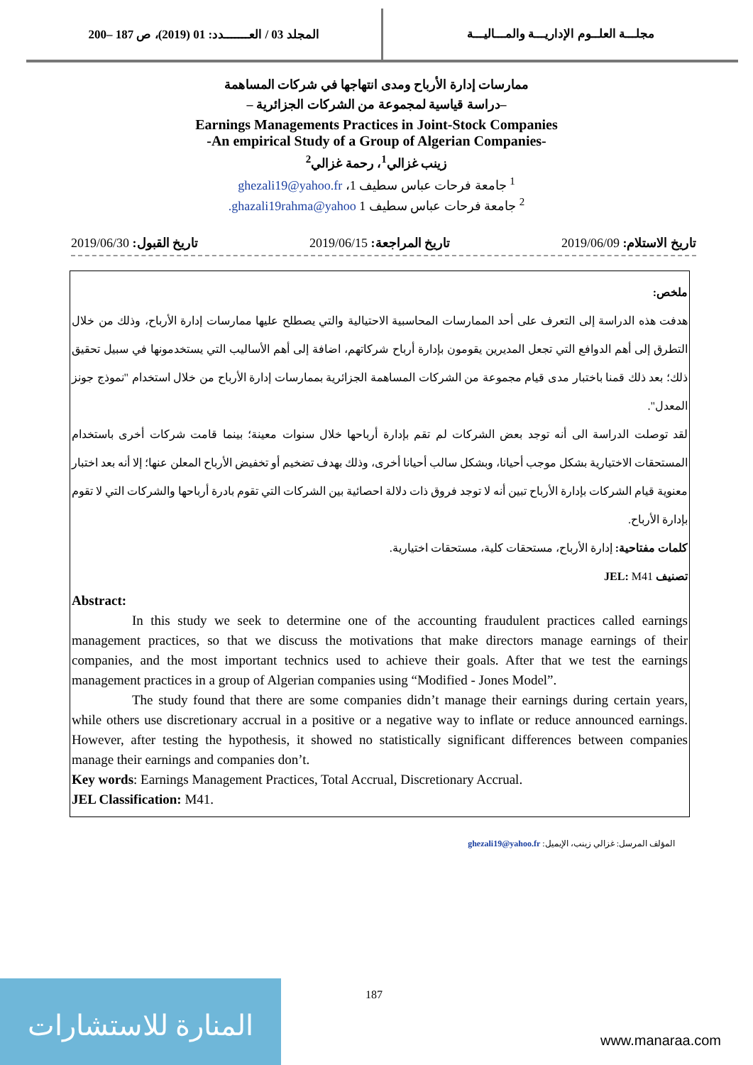المجلد 03 / العـــــــدد: 01 (2019)، ص 187 –200
مجلـــة العلــوم الإداريـــة والمـــاليـــة
ممارسات إدارة الأرباح ومدى انتهاجها في شركات المساهمة
–دراسة قياسية لمجموعة من الشركات الجزائرية –
Earnings Managements Practices in Joint-Stock Companies
-An empirical Study of a Group of Algerian Companies-
زينب غزالي<sup>1</sup>، رحمة غزالي<sup>2</sup>
<sup>1</sup> جامعة فرحات عباس سطيف 1، ghezali19@yahoo.fr
<sup>2</sup> جامعة فرحات عباس سطيف 1 ghazali19rahma@yahoo.
تاريخ الاستلام: 2019/06/09 تاريخ المراجعة: 2019/06/15 تاريخ القبول: 2019/06/30
ملخص:
هدفت هذه الدراسة إلى التعرف على أحد الممارسات المحاسبية الاحتيالية والتي يصطلح عليها ممارسات إدارة الأرباح، وذلك من خلال التطرق إلى أهم الدوافع التي تجعل المديرين يقومون بإدارة أرباح شركاتهم، اضافة إلى أهم الأساليب التي يستخدمونها في سبيل تحقيق ذلك؛ بعد ذلك قمنا باختبار مدى قيام مجموعة من الشركات المساهمة الجزائرية بممارسات إدارة الأرباح من خلال استخدام "نموذج جونز المعدل".
لقد توصلت الدراسة الى أنه توجد بعض الشركات لم تقم بإدارة أرباحها خلال سنوات معينة؛ بينما قامت شركات أخرى باستخدام المستحقات الاختيارية بشكل موجب أحيانا، وبشكل سالب أحيانا أخرى، وذلك بهدف تضخيم أو تخفيض الأرباح المعلن عنها؛ إلا أنه بعد اختبار معنوية قيام الشركات بإدارة الأرباح تبين أنه لا توجد فروق ذات دلالة احصائية بين الشركات التي تقوم بادرة أرباحها والشركات التي لا تقوم بإدارة الأرباح.
كلمات مفتاحية: إدارة الأرباح، مستحقات كلية، مستحقات اختيارية.
تصنيف JEL: M41
Abstract:
In this study we seek to determine one of the accounting fraudulent practices called earnings management practices, so that we discuss the motivations that make directors manage earnings of their companies, and the most important technics used to achieve their goals. After that we test the earnings management practices in a group of Algerian companies using “Modified - Jones Model”.
The study found that there are some companies didn’t manage their earnings during certain years, while others use discretionary accrual in a positive or a negative way to inflate or reduce announced earnings. However, after testing the hypothesis, it showed no statistically significant differences between companies manage their earnings and companies don’t.
Key words: Earnings Management Practices, Total Accrual, Discretionary Accrual.
JEL Classification: M41.
المؤلف المرسل: غزالي زينب، الإيميل: ghezali19@yahoo.fr
187
المنارة للاستشارات
www.manaraa.com